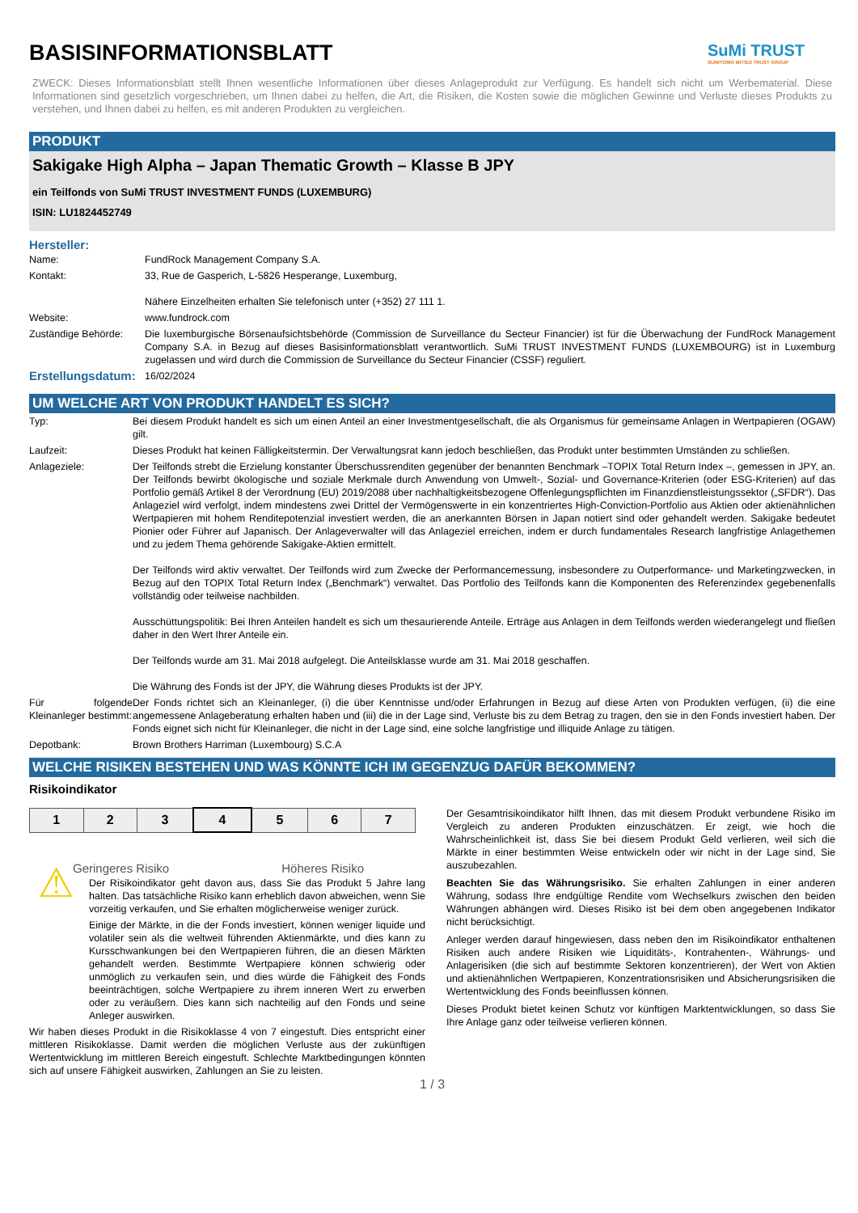BASISINFORMATIONSBLATT
SuMi TRUST
SUMITOMO MITSUI TRUST GROUP
ZWECK: Dieses Informationsblatt stellt Ihnen wesentliche Informationen über dieses Anlageprodukt zur Verfügung. Es handelt sich nicht um Werbematerial. Diese Informationen sind gesetzlich vorgeschrieben, um Ihnen dabei zu helfen, die Art, die Risiken, die Kosten sowie die möglichen Gewinne und Verluste dieses Produkts zu verstehen, und Ihnen dabei zu helfen, es mit anderen Produkten zu vergleichen.
PRODUKT
Sakigake High Alpha – Japan Thematic Growth – Klasse B JPY
ein Teilfonds von SuMi TRUST INVESTMENT FUNDS (LUXEMBURG)
ISIN: LU1824452749
Hersteller:
| Name: | FundRock Management Company S.A. |
| Kontakt: | 33, Rue de Gasperich, L-5826 Hesperange, Luxemburg, Nähere Einzelheiten erhalten Sie telefonisch unter (+352) 27 111 1. |
| Website: | www.fundrock.com |
| Zuständige Behörde: | Die luxemburgische Börsenaufsichtsbehörde (Commission de Surveillance du Secteur Financier) ist für die Überwachung der FundRock Management Company S.A. in Bezug auf dieses Basisinformationsblatt verantwortlich. SuMi TRUST INVESTMENT FUNDS (LUXEMBOURG) ist in Luxemburg zugelassen und wird durch die Commission de Surveillance du Secteur Financier (CSSF) reguliert. |
| Erstellungsdatum: | 16/02/2024 |
UM WELCHE ART VON PRODUKT HANDELT ES SICH?
| Typ: | Bei diesem Produkt handelt es sich um einen Anteil an einer Investmentgesellschaft, die als Organismus für gemeinsame Anlagen in Wertpapieren (OGAW) gilt. |
| Laufzeit: | Dieses Produkt hat keinen Fälligkeitstermin. Der Verwaltungsrat kann jedoch beschließen, das Produkt unter bestimmten Umständen zu schließen. |
| Anlageziele: | Der Teilfonds strebt die Erzielung konstanter Überschussrenditen gegenüber der benannten Benchmark –TOPIX Total Return Index –, gemessen in JPY, an. Der Teilfonds bewirbt ökologische und soziale Merkmale durch Anwendung von Umwelt-, Sozial- und Governance-Kriterien (oder ESG-Kriterien) auf das Portfolio gemäß Artikel 8 der Verordnung (EU) 2019/2088 über nachhaltigkeitsbezogene Offenlegungspflichten im Finanzdienstleistungssektor („SFDR“). Das Anlageziel wird verfolgt, indem mindestens zwei Drittel der Vermögenswerte in ein konzentriertes High-Conviction-Portfolio aus Aktien oder aktienähnlichen Wertpapieren mit hohem Renditepotenzial investiert werden, die an anerkannten Börsen in Japan notiert sind oder gehandelt werden. Sakigake bedeutet Pionier oder Führer auf Japanisch. Der Anlageverwalter will das Anlageziel erreichen, indem er durch fundamentales Research langfristige Anlagethemen und zu jedem Thema gehörende Sakigake-Aktien ermittelt. Der Teilfonds wird aktiv verwaltet. Der Teilfonds wird zum Zwecke der Performancemessung, insbesondere zu Outperformance- und Marketingzwecken, in Bezug auf den TOPIX Total Return Index („Benchmark“) verwaltet. Das Portfolio des Teilfonds kann die Komponenten des Referenzindex gegebenenfalls vollständig oder teilweise nachbilden. Ausschüttungspolitik: Bei Ihren Anteilen handelt es sich um thesaurierende Anteile. Erträge aus Anlagen in dem Teilfonds werden wiederangelegt und fließen daher in den Wert Ihrer Anteile ein. Der Teilfonds wurde am 31. Mai 2018 aufgelegt. Die Anteilsklasse wurde am 31. Mai 2018 geschaffen. Die Währung des Fonds ist der JPY, die Währung dieses Produkts ist der JPY. |
| Für folgende Kleinanleger bestimmt: | Der Fonds richtet sich an Kleinanleger, (i) die über Kenntnisse und/oder Erfahrungen in Bezug auf diese Arten von Produkten verfügen, (ii) die eine angemessene Anlageberatung erhalten haben und (iii) die in der Lage sind, Verluste bis zu dem Betrag zu tragen, den sie in den Fonds investiert haben. Der Fonds eignet sich nicht für Kleinanleger, die nicht in der Lage sind, eine solche langfristige und illiquide Anlage zu tätigen. |
| Depotbank: | Brown Brothers Harriman (Luxembourg) S.C.A |
WELCHE RISIKEN BESTEHEN UND WAS KÖNNTE ICH IM GEGENZUG DAFÜR BEKOMMEN?
Risikoindikator
| 1 | 2 | 3 | 4 | 5 | 6 | 7 |
Geringeres Risiko Höheres Risiko
⚠
Der Risikoindikator geht davon aus, dass Sie das Produkt 5 Jahre lang halten. Das tatsächliche Risiko kann erheblich davon abweichen, wenn Sie vorzeitig verkaufen, und Sie erhalten möglicherweise weniger zurück.
Einige der Märkte, in die der Fonds investiert, können weniger liquide und volatiler sein als die weltweit führenden Aktienmärkte, und dies kann zu Kursschwankungen bei den Wertpapieren führen, die an diesen Märkten gehandelt werden. Bestimmte Wertpapiere können schwierig oder unmöglich zu verkaufen sein, und dies würde die Fähigkeit des Fonds beeinträchtigen, solche Wertpapiere zu ihrem inneren Wert zu erwerben oder zu veräußern. Dies kann sich nachteilig auf den Fonds und seine Anleger auswirken.
Wir haben dieses Produkt in die Risikoklasse 4 von 7 eingestuft. Dies entspricht einer mittleren Risikoklasse. Damit werden die möglichen Verluste aus der zukünftigen Wertentwicklung im mittleren Bereich eingestuft. Schlechte Marktbedingungen könnten sich auf unsere Fähigkeit auswirken, Zahlungen an Sie zu leisten.
Der Gesamtrisikoindikator hilft Ihnen, das mit diesem Produkt verbundene Risiko im Vergleich zu anderen Produkten einzuschätzen. Er zeigt, wie hoch die Wahrscheinlichkeit ist, dass Sie bei diesem Produkt Geld verlieren, weil sich die Märkte in einer bestimmten Weise entwickeln oder wir nicht in der Lage sind, Sie auszubezahlen.
Beachten Sie das Währungsrisiko. Sie erhalten Zahlungen in einer anderen Währung, sodass Ihre endgültige Rendite vom Wechselkurs zwischen den beiden Währungen abhängen wird. Dieses Risiko ist bei dem oben angegebenen Indikator nicht berücksichtigt.
Anleger werden darauf hingewiesen, dass neben den im Risikoindikator enthaltenen Risiken auch andere Risiken wie Liquiditäts-, Kontrahenten-, Währungs- und Anlagerisiken (die sich auf bestimmte Sektoren konzentrieren), der Wert von Aktien und aktienähnlichen Wertpapieren, Konzentrationsrisiken und Absicherungsrisiken die Wertentwicklung des Fonds beeinflussen können.
Dieses Produkt bietet keinen Schutz vor künftigen Marktentwicklungen, so dass Sie Ihre Anlage ganz oder teilweise verlieren können.
1 / 3